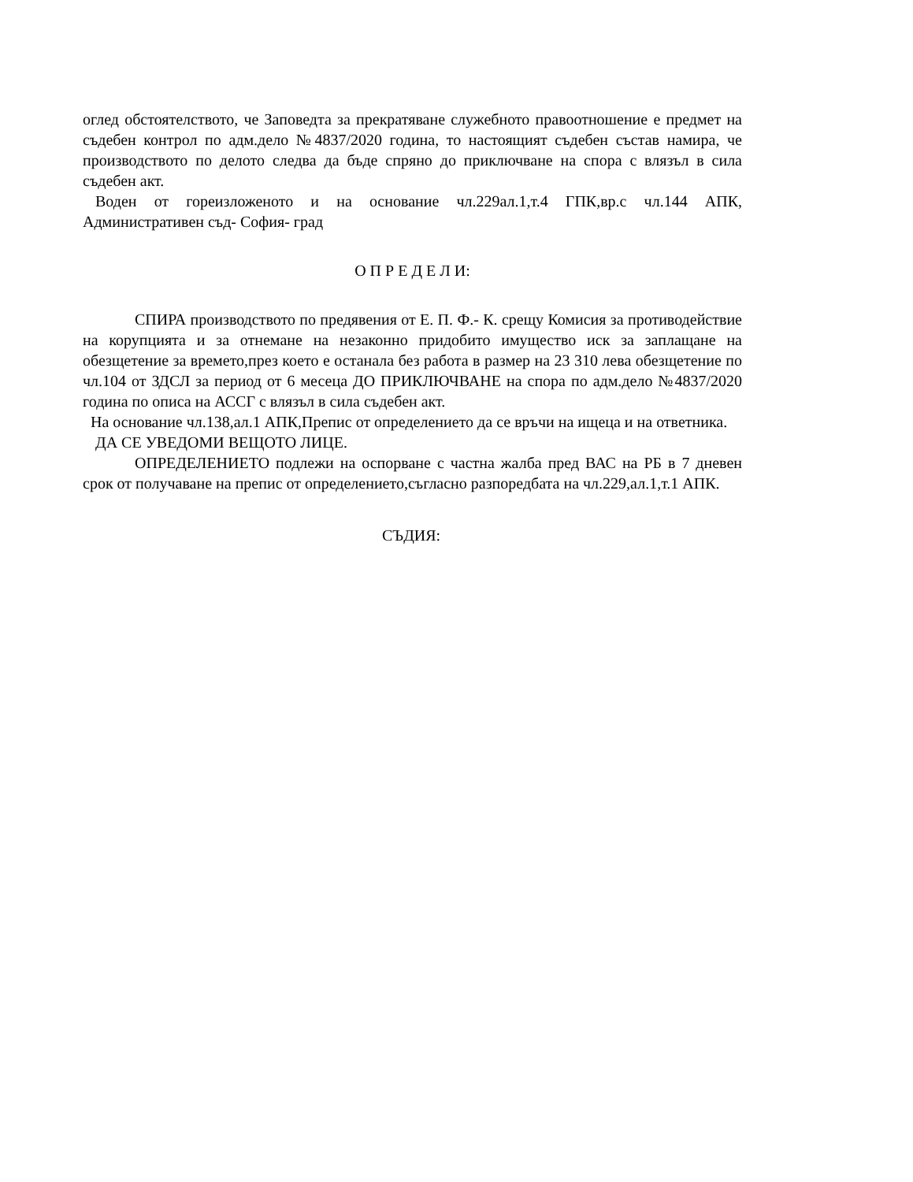оглед обстоятелството, че Заповедта за прекратяване служебното правоотношение е предмет на съдебен контрол по адм.дело №4837/2020 година, то настоящият съдебен състав намира, че производството по делото следва да бъде спряно до приключване на спора с влязъл в сила съдебен акт.
Воден от гореизложеното и на основание чл.229ал.1,т.4 ГПК,вр.с чл.144 АПК, Административен съд- София- град
О П Р Е Д Е Л И:
СПИРА производството по предявения от Е. П. Ф.- К. срещу Комисия за противодействие на корупцията и за отнемане на незаконно придобито имущество иск за заплащане на обезщетение за времето,през което е останала без работа в размер на 23 310 лева обезщетение по чл.104 от ЗДСЛ за период от 6 месеца ДО ПРИКЛЮЧВАНЕ на спора по адм.дело №4837/2020 година по описа на АССГ с влязъл в сила съдебен акт.
На основание чл.138,ал.1 АПК,Препис от определението да се връчи на ищеца и на ответника.
ДА СЕ УВЕДОМИ ВЕЩОТО ЛИЦЕ.
ОПРЕДЕЛЕНИЕТО подлежи на оспорване с частна жалба пред ВАС на РБ в 7 дневен срок от получаване на препис от определението,съгласно разпоредбата на чл.229,ал.1,т.1 АПК.
СЪДИЯ: